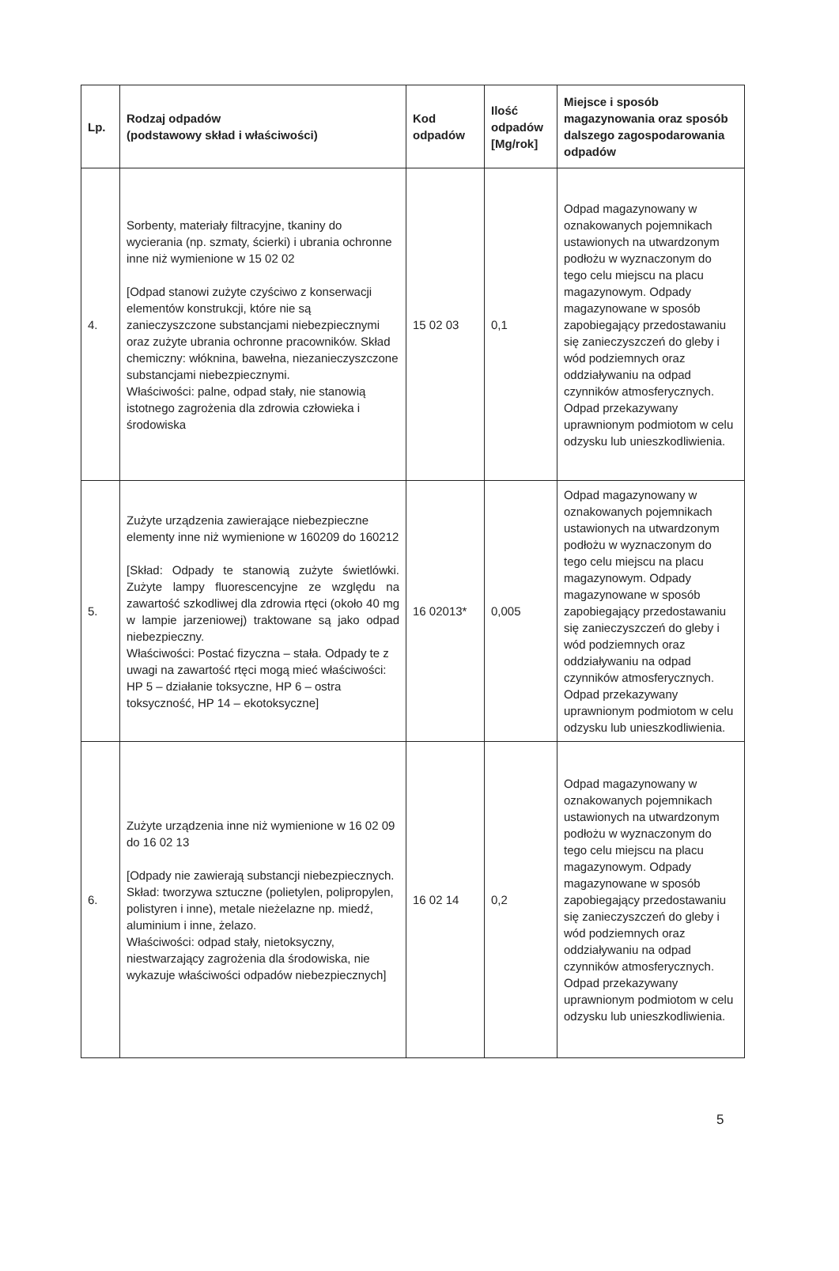| Lp. | Rodzaj odpadów (podstawowy skład i właściwości) | Kod odpadów | Ilość odpadów [Mg/rok] | Miejsce i sposób magazynowania oraz sposób dalszego zagospodarowania odpadów |
| --- | --- | --- | --- | --- |
| 4. | Sorbenty, materiały filtracyjne, tkaniny do wycierania (np. szmaty, ścierki) i ubrania ochronne inne niż wymienione w 15 02 02 [Odpad stanowi zużyte czyściwo z konserwacji elementów konstrukcji, które nie są zanieczyszczone substancjami niebezpiecznymi oraz zużyte ubrania ochronne pracowników. Skład chemiczny: włóknina, bawełna, niezanieczyszczone substancjami niebezpiecznymi. Właściwości: palne, odpad stały, nie stanowią istotnego zagrożenia dla zdrowia człowieka i środowiska | 15 02 03 | 0,1 | Odpad magazynowany w oznakowanych pojemnikach ustawionych na utwardzonym podłożu w wyznaczonym do tego celu miejscu na placu magazynowym. Odpady magazynowane w sposób zapobiegający przedostawaniu się zanieczyszczeń do gleby i wód podziemnych oraz oddziaływaniu na odpad czynników atmosferycznych. Odpad przekazywany uprawnionym podmiotom w celu odzysku lub unieszkodliwienia. |
| 5. | Zużyte urządzenia zawierające niebezpieczne elementy inne niż wymienione w 160209 do 160212 [Skład: Odpady te stanowią zużyte świetlówki. Zużyte lampy fluorescencyjne ze względu na zawartość szkodliwej dla zdrowia rtęci (około 40 mg w lampie jarzeniowej) traktowane są jako odpad niebezpieczny. Właściwości: Postać fizyczna – stała. Odpady te z uwagi na zawartość rtęci mogą mieć właściwości: HP 5 – działanie toksyczne, HP 6 – ostra toksyczność, HP 14 – ekotoksyczne] | 16 02013* | 0,005 | Odpad magazynowany w oznakowanych pojemnikach ustawionych na utwardzonym podłożu w wyznaczonym do tego celu miejscu na placu magazynowym. Odpady magazynowane w sposób zapobiegający przedostawaniu się zanieczyszczeń do gleby i wód podziemnych oraz oddziaływaniu na odpad czynników atmosferycznych. Odpad przekazywany uprawnionym podmiotom w celu odzysku lub unieszkodliwienia. |
| 6. | Zużyte urządzenia inne niż wymienione w 16 02 09 do 16 02 13 [Odpady nie zawierają substancji niebezpiecznych. Skład: tworzywa sztuczne (polietylen, polipropylen, polistyren i inne), metale nieżelazne np. miedź, aluminium i inne, żelazo. Właściwości: odpad stały, nietoksyczny, niestwarzający zagrożenia dla środowiska, nie wykazuje właściwości odpadów niebezpiecznych] | 16 02 14 | 0,2 | Odpad magazynowany w oznakowanych pojemnikach ustawionych na utwardzonym podłożu w wyznaczonym do tego celu miejscu na placu magazynowym. Odpady magazynowane w sposób zapobiegający przedostawaniu się zanieczyszczeń do gleby i wód podziemnych oraz oddziaływaniu na odpad czynników atmosferycznych. Odpad przekazywany uprawnionym podmiotom w celu odzysku lub unieszkodliwienia. |
5